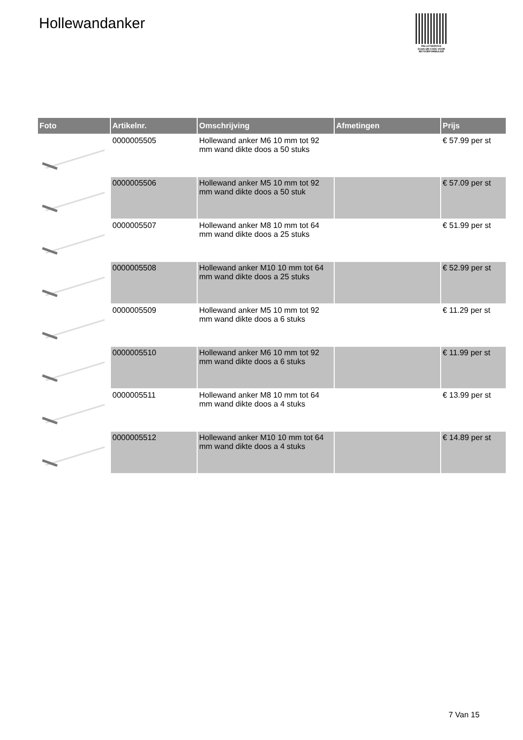Hollewandanker
PALLETSERVICE
SCAN QR-CODE VOOR RETOURFORMULIER
| Foto | Artikelnr. | Omschrijving | Afmetingen | Prijs |
| --- | --- | --- | --- | --- |
| | 0000005505 | Hollewand anker M6 10 mm tot 92 mm wand dikte doos a 50 stuks | | € 57.99 per st |
| | 0000005506 | Hollewand anker M5 10 mm tot 92 mm wand dikte doos a 50 stuk | | € 57.09 per st |
| | 0000005507 | Hollewand anker M8 10 mm tot 64 mm wand dikte doos a 25 stuks | | € 51.99 per st |
| | 0000005508 | Hollewand anker M10 10 mm tot 64 mm wand dikte doos a 25 stuks | | € 52.99 per st |
| | 0000005509 | Hollewand anker M5 10 mm tot 92 mm wand dikte doos a 6 stuks | | € 11.29 per st |
| | 0000005510 | Hollewand anker M6 10 mm tot 92 mm wand dikte doos a 6 stuks | | € 11.99 per st |
| | 0000005511 | Hollewand anker M8 10 mm tot 64 mm wand dikte doos a 4 stuks | | € 13.99 per st |
| | 0000005512 | Hollewand anker M10 10 mm tot 64 mm wand dikte doos a 4 stuks | | € 14.89 per st |
7 Van 15